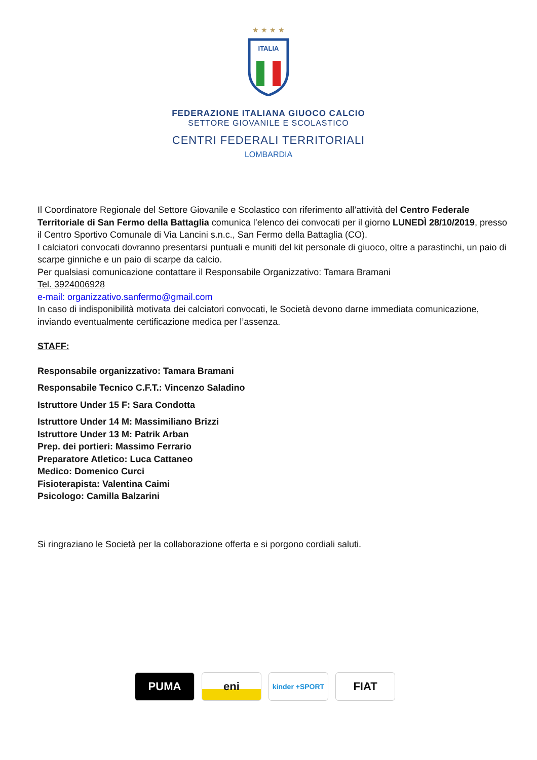★ ★ ★ ★
ITALIA
FEDERAZIONE ITALIANA GIUOCO CALCIO
SETTORE GIOVANILE E SCOLASTICO
CENTRI FEDERALI TERRITORIALI
LOMBARDIA
Il Coordinatore Regionale del Settore Giovanile e Scolastico con riferimento all’attività del Centro Federale Territoriale di San Fermo della Battaglia comunica l’elenco dei convocati per il giorno LUNEDÌ 28/10/2019, presso il Centro Sportivo Comunale di Via Lancini s.n.c., San Fermo della Battaglia (CO).
I calciatori convocati dovranno presentarsi puntuali e muniti del kit personale di giuoco, oltre a parastinchi, un paio di scarpe ginniche e un paio di scarpe da calcio.
Per qualsiasi comunicazione contattare il Responsabile Organizzativo: Tamara Bramani
Tel. 3924006928
e-mail: organizzativo.sanfermo@gmail.com
In caso di indisponibilità motivata dei calciatori convocati, le Società devono darne immediata comunicazione, inviando eventualmente certificazione medica per l’assenza.
STAFF:
Responsabile organizzativo: Tamara Bramani
Responsabile Tecnico C.F.T.: Vincenzo Saladino
Istruttore Under 15 F: Sara Condotta
Istruttore Under 14 M: Massimiliano Brizzi
Istruttore Under 13 M: Patrik Arban
Prep. dei portieri: Massimo Ferrario
Preparatore Atletico: Luca Cattaneo
Medico: Domenico Curci
Fisioterapista: Valentina Caimi
Psicologo: Camilla Balzarini
Si ringraziano le Società per la collaborazione offerta e si porgono cordiali saluti.
PUMA eni
kinder +SPORT
FIAT